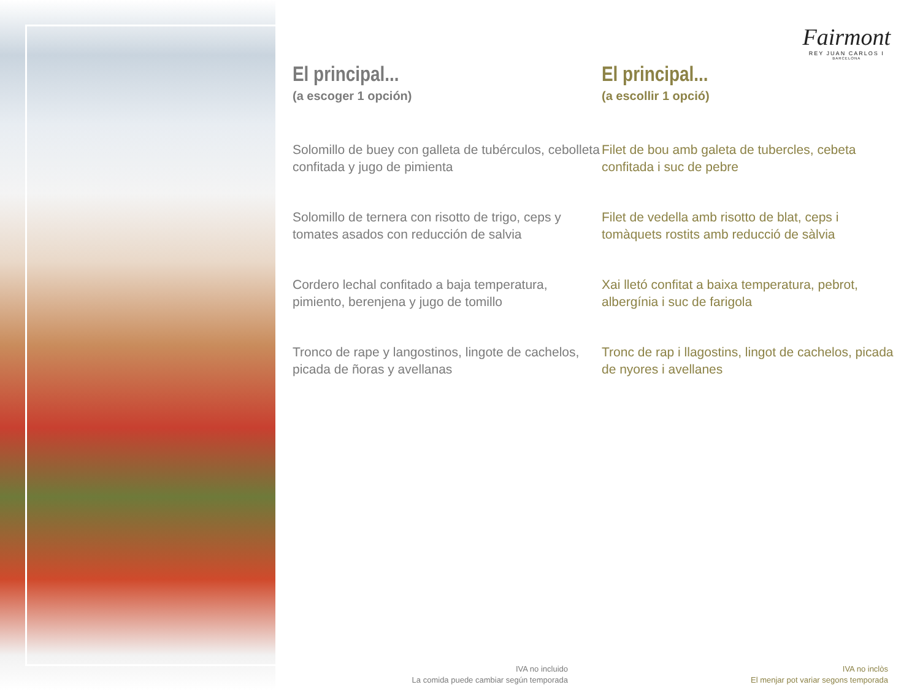Fairmont
REY JUAN CARLOS I
BARCELONA
El principal...
(a escoger 1 opción)
Solomillo de buey con galleta de tubérculos, cebolleta confitada y jugo de pimienta
Solomillo de ternera con risotto de trigo, ceps y tomates asados con reducción de salvia
Cordero lechal confitado a baja temperatura, pimiento, berenjena y jugo de tomillo
Tronco de rape y langostinos, lingote de cachelos, picada de ñoras y avellanas
El principal...
(a escollir 1 opció)
Filet de bou amb galeta de tubercles, cebeta confitada i suc de pebre
Filet de vedella amb risotto de blat, ceps i tomàquets rostits amb reducció de sàlvia
Xai lletó confitat a baixa temperatura, pebrot, albergínia i suc de farigola
Tronc de rap i llagostins, lingot de cachelos, picada de nyores i avellanes
IVA no incluido
La comida puede cambiar según temporada
IVA no inclòs
El menjar pot variar segons temporada